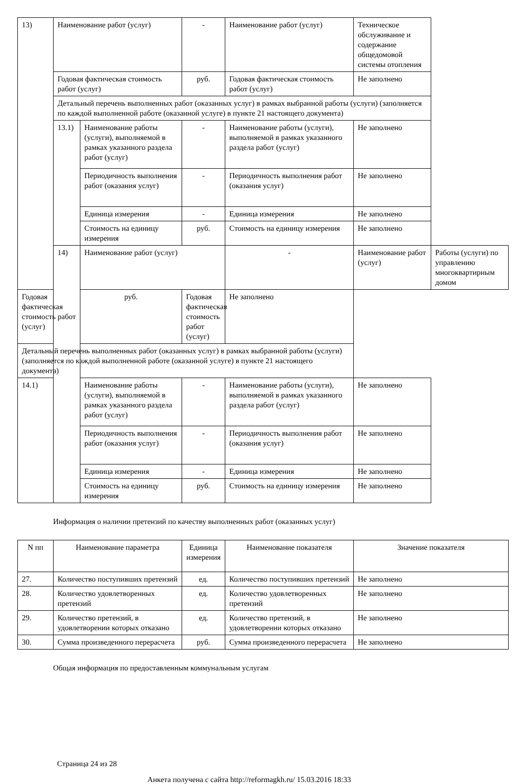| 13) | Наименование работ (услуг) | | - | Наименование работ (услуг) | Техническое обслуживание и содержание общедомовой системы отопления | |
| | Годовая фактическая стоимость работ (услуг) | | руб. | Годовая фактическая стоимость работ (услуг) | Не заполнено | |
| | Детальный перечень выполненных работ (оказанных услуг) в рамках выбранной работы (услуги) (заполняется по каждой выполненной работе (оказанной услуге) в пункте 21 настоящего документа) | | | | | |
| | 13.1) | Наименование работы (услуги), выполняемой в рамках указанного раздела работ (услуг) | - | Наименование работы (услуги), выполняемой в рамках указанного раздела работ (услуг) | Не заполнено | |
| | | Периодичность выполнения работ (оказания услуг) | - | Периодичность выполнения работ (оказания услуг) | Не заполнено | |
| | | Единица измерения | - | Единица измерения | Не заполнено | |
| | | Стоимость на единицу измерения | руб. | Стоимость на единицу измерения | Не заполнено | |
| | 14) | Наименование работ (услуг) | | - | Наименование работ (услуг) | Работы (услуги) по управлению многоквартирным домом |
| Годовая фактическая стоимость работ (услуг) | | руб. | Годовая фактическая стоимость работ (услуг) | Не заполнено | | |
| Детальный перечень выполненных работ (оказанных услуг) в рамках выбранной работы (услуги) (заполняется по каждой выполненной работе (оказанной услуге) в пункте 21 настоящего документа) | | | | | | |
| 14.1) | | Наименование работы (услуги), выполняемой в рамках указанного раздела работ (услуг) | - | Наименование работы (услуги), выполняемой в рамках указанного раздела работ (услуг) | Не заполнено | |
| | | Периодичность выполнения работ (оказания услуг) | - | Периодичность выполнения работ (оказания услуг) | Не заполнено | |
| | | Единица измерения | - | Единица измерения | Не заполнено | |
| | | Стоимость на единицу измерения | руб. | Стоимость на единицу измерения | Не заполнено | |
Информация о наличии претензий по качеству выполненных работ (оказанных услуг)
| N пп | Наименование параметра | Единица измерения | Наименование показателя | Значение показателя |
| --- | --- | --- | --- | --- |
| 27. | Количество поступивших претензий | ед. | Количество поступивших претензий | Не заполнено |
| 28. | Количество удовлетворенных претензий | ед. | Количество удовлетворенных претензий | Не заполнено |
| 29. | Количество претензий, в удовлетворении которых отказано | ед. | Количество претензий, в удовлетворении которых отказано | Не заполнено |
| 30. | Сумма произведенного перерасчета | руб. | Сумма произведенного перерасчета | Не заполнено |
Общая информация по предоставленным коммунальным услугам
Страница 24 из 28
Анкета получена с сайта http://reformagkh.ru/ 15.03.2016 18:33